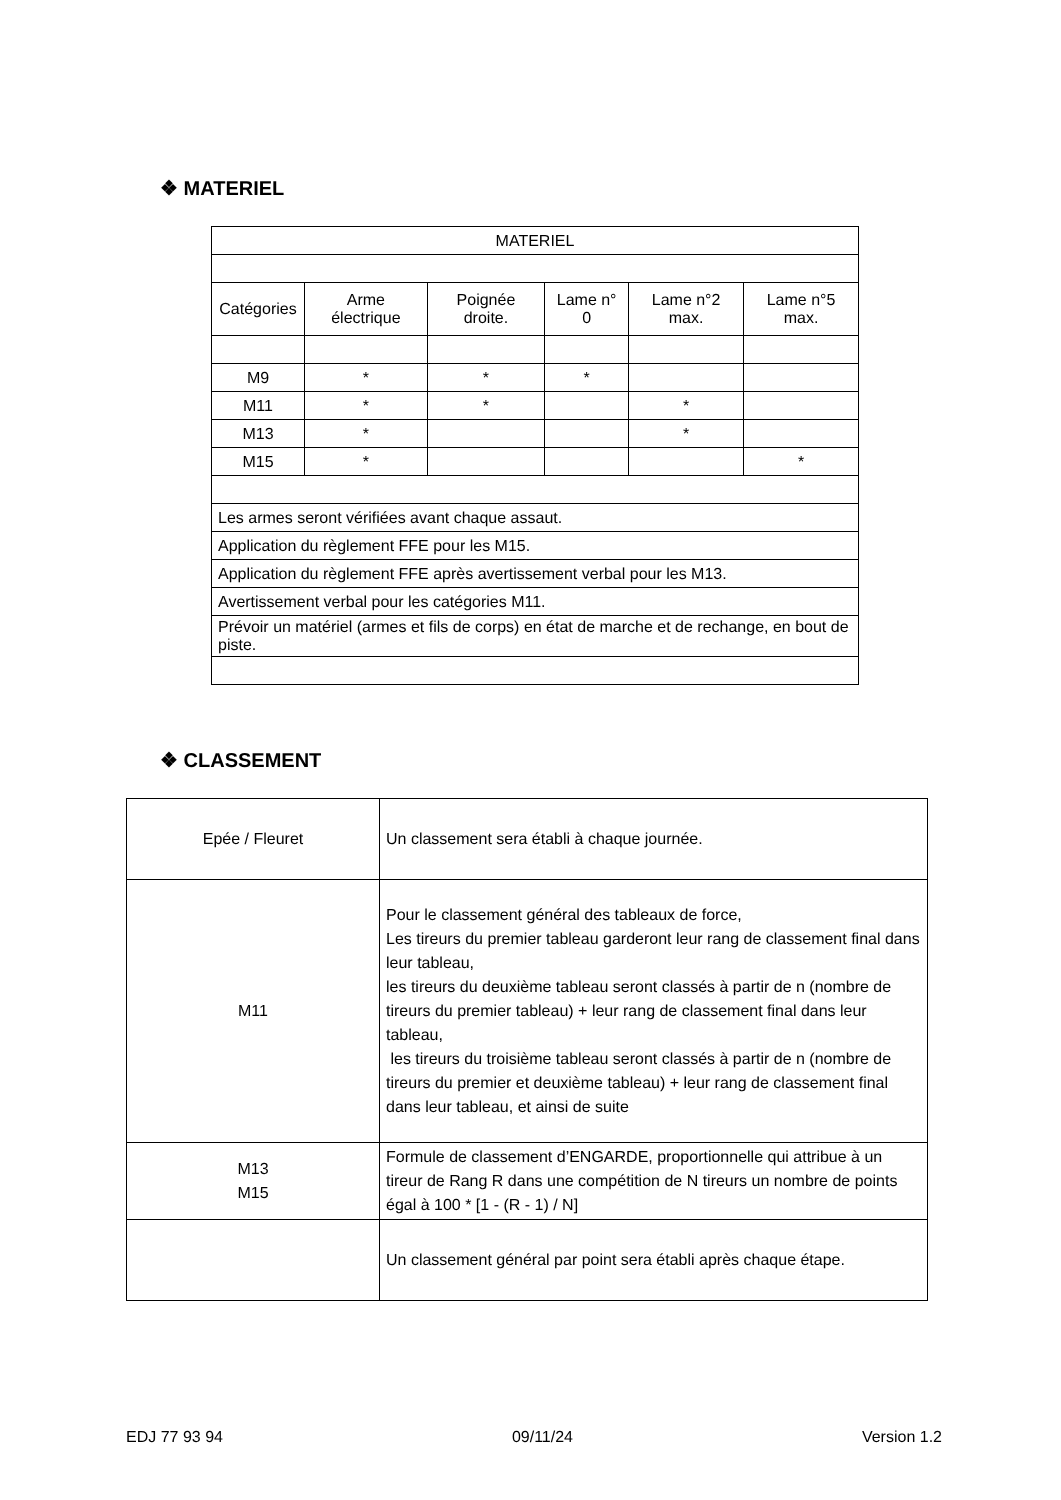❖ MATERIEL
| MATERIEL | | | | | |
| Catégories | Arme électrique | Poignée droite. | Lame n° 0 | Lame n°2 max. | Lame n°5 max. |
| M9 | * | * | * | | |
| M11 | * | * | | * | |
| M13 | * | | | * | |
| M15 | * | | | | * |
| Les armes seront vérifiées avant chaque assaut. | | | | | |
| Application du règlement FFE pour les M15. | | | | | |
| Application du règlement FFE après avertissement verbal pour les M13. | | | | | |
| Avertissement verbal pour les catégories M11. | | | | | |
| Prévoir un matériel (armes et fils de corps) en état de marche et de rechange, en bout de piste. | | | | | |
❖ CLASSEMENT
| Epée / Fleuret | Un classement sera établi à chaque journée. |
| M11 | Pour le classement général des tableaux de force, Les tireurs du premier tableau garderont leur rang de classement final dans leur tableau, les tireurs du deuxième tableau seront classés à partir de n (nombre de tireurs du premier tableau) + leur rang de classement final dans leur tableau, les tireurs du troisième tableau seront classés à partir de n (nombre de tireurs du premier et deuxième tableau) + leur rang de classement final dans leur tableau, et ainsi de suite |
| M13 M15 | Formule de classement d’ENGARDE, proportionnelle qui attribue à un tireur de Rang R dans une compétition de N tireurs un nombre de points égal à 100 * [1 - (R - 1) / N] |
| | Un classement général par point sera établi après chaque étape. |
EDJ 77 93 94 09/11/24 Version 1.2